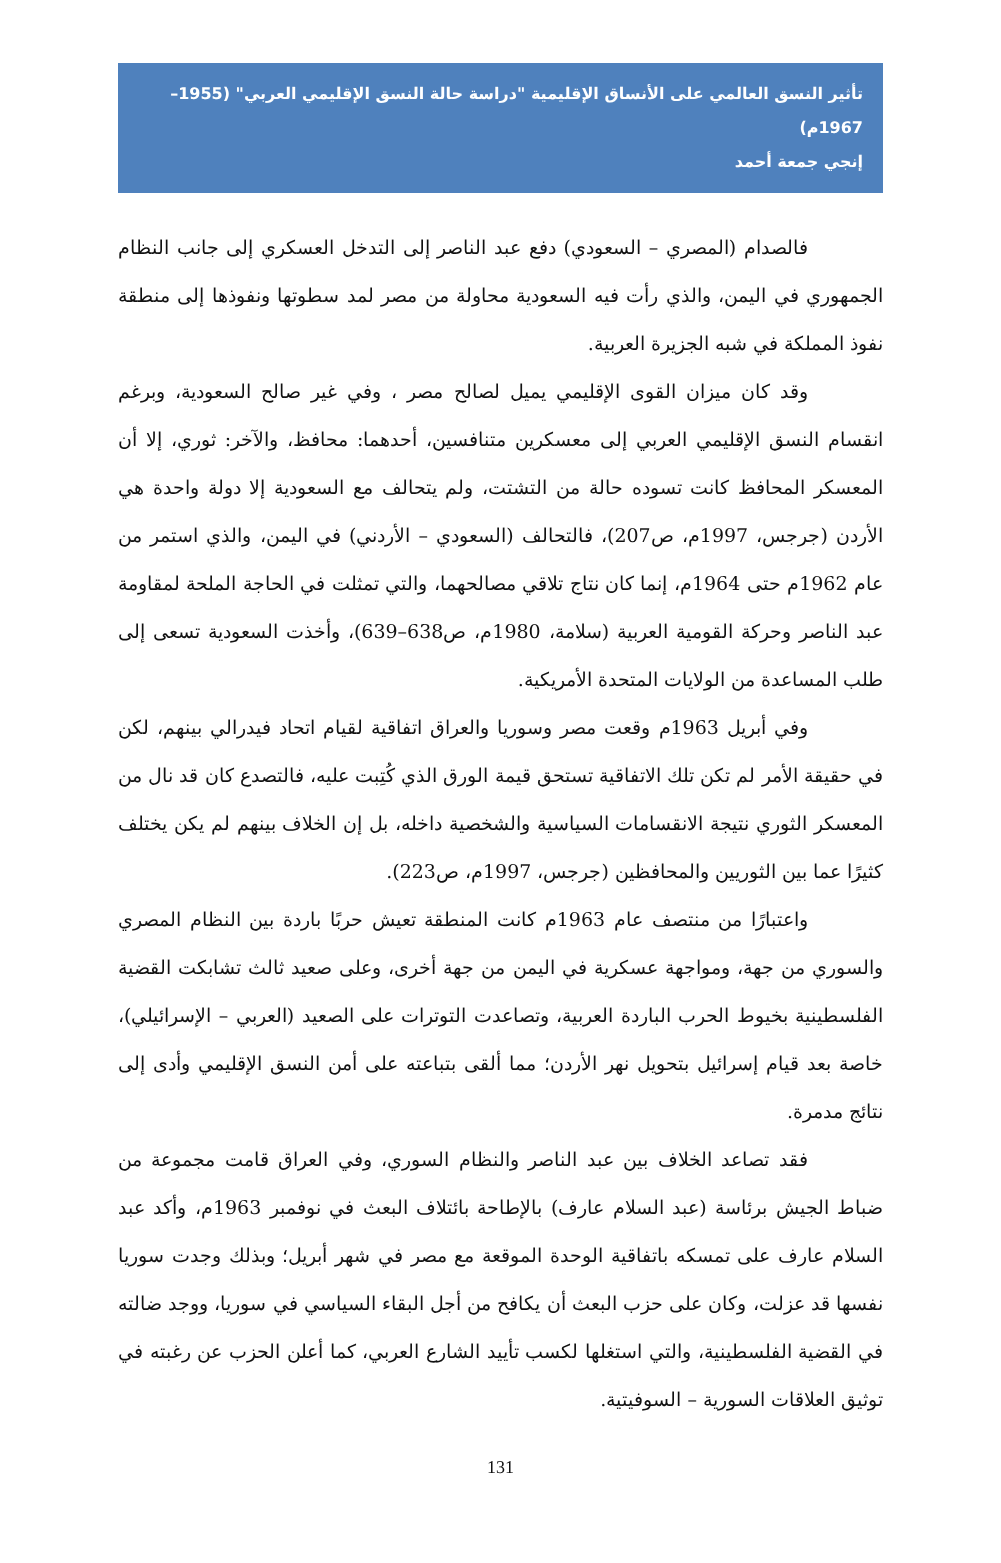تأثير النسق العالمي على الأنساق الإقليمية "دراسة حالة النسق الإقليمي العربي" (1955–1967م)
إنجي جمعة أحمد
فالصدام (المصري – السعودي) دفع عبد الناصر إلى التدخل العسكري إلى جانب النظام الجمهوري في اليمن، والذي رأت فيه السعودية محاولة من مصر لمد سطوتها ونفوذها إلى منطقة نفوذ المملكة في شبه الجزيرة العربية.
وقد كان ميزان القوى الإقليمي يميل لصالح مصر ، وفي غير صالح السعودية، وبرغم انقسام النسق الإقليمي العربي إلى معسكرين متنافسين، أحدهما: محافظ، والآخر: ثوري، إلا أن المعسكر المحافظ كانت تسوده حالة من التشتت، ولم يتحالف مع السعودية إلا دولة واحدة هي الأردن (جرجس، 1997م، ص207)، فالتحالف (السعودي – الأردني) في اليمن، والذي استمر من عام 1962م حتى 1964م، إنما كان نتاج تلاقي مصالحهما، والتي تمثلت في الحاجة الملحة لمقاومة عبد الناصر وحركة القومية العربية (سلامة، 1980م، ص638–639)، وأخذت السعودية تسعى إلى طلب المساعدة من الولايات المتحدة الأمريكية.
وفي أبريل 1963م وقعت مصر وسوريا والعراق اتفاقية لقيام اتحاد فيدرالي بينهم، لكن في حقيقة الأمر لم تكن تلك الاتفاقية تستحق قيمة الورق الذي كُتِبت عليه، فالتصدع كان قد نال من المعسكر الثوري نتيجة الانقسامات السياسية والشخصية داخله، بل إن الخلاف بينهم لم يكن يختلف كثيرًا عما بين الثوريين والمحافظين (جرجس، 1997م، ص223).
واعتبارًا من منتصف عام 1963م كانت المنطقة تعيش حربًا باردة بين النظام المصري والسوري من جهة، ومواجهة عسكرية في اليمن من جهة أخرى، وعلى صعيد ثالث تشابكت القضية الفلسطينية بخيوط الحرب الباردة العربية، وتصاعدت التوترات على الصعيد (العربي – الإسرائيلي)، خاصة بعد قيام إسرائيل بتحويل نهر الأردن؛ مما ألقى بتباعته على أمن النسق الإقليمي وأدى إلى نتائج مدمرة.
فقد تصاعد الخلاف بين عبد الناصر والنظام السوري، وفي العراق قامت مجموعة من ضباط الجيش برئاسة (عبد السلام عارف) بالإطاحة بائتلاف البعث في نوفمبر 1963م، وأكد عبد السلام عارف على تمسكه باتفاقية الوحدة الموقعة مع مصر في شهر أبريل؛ وبذلك وجدت سوريا نفسها قد عزلت، وكان على حزب البعث أن يكافح من أجل البقاء السياسي في سوريا، ووجد ضالته في القضية الفلسطينية، والتي استغلها لكسب تأييد الشارع العربي، كما أعلن الحزب عن رغبته في توثيق العلاقات السورية – السوفيتية.
131